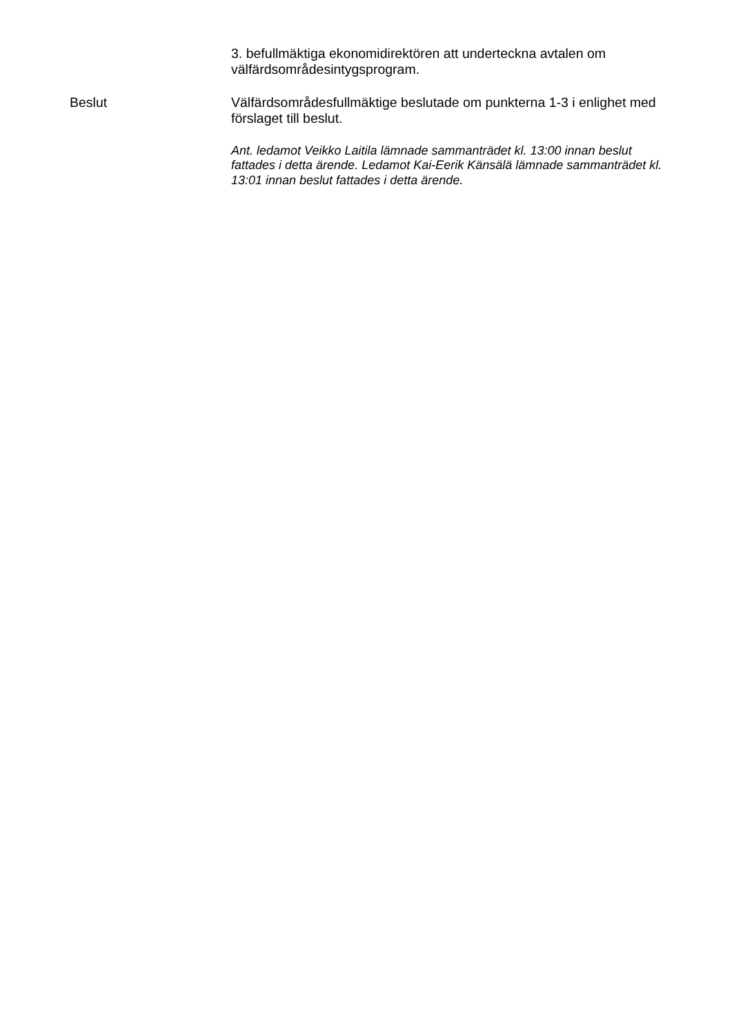3. befullmäktiga ekonomidirektören att underteckna avtalen om välfärdsområdesintygsprogram.
Beslut Välfärdsområdesfullmäktige beslutade om punkterna 1-3 i enlighet med förslaget till beslut.
Ant. ledamot Veikko Laitila lämnade sammanträdet kl. 13:00 innan beslut fattades i detta ärende. Ledamot Kai-Eerik Känsälä lämnade sammanträdet kl. 13:01 innan beslut fattades i detta ärende.